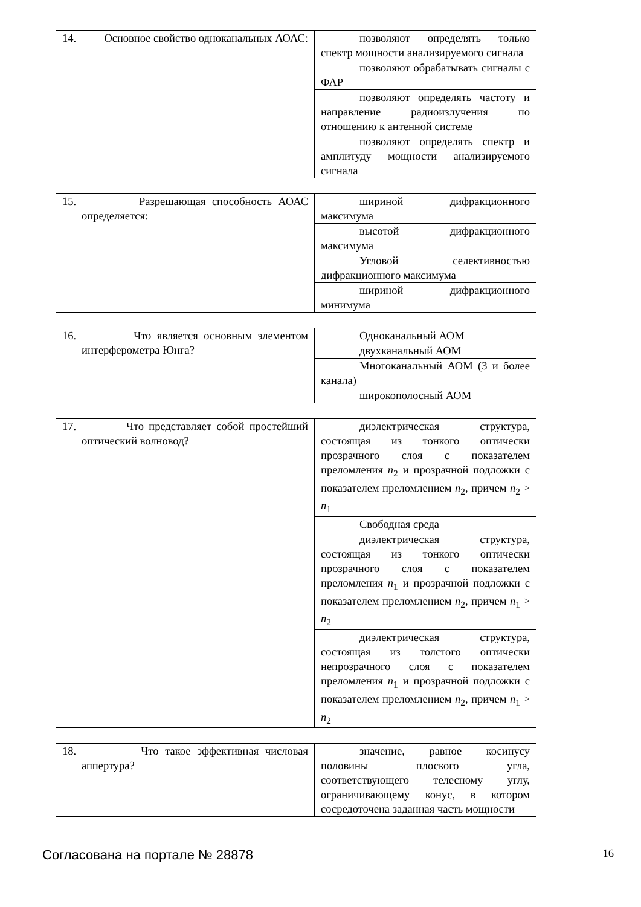| 14. Основное свойство одноканальных АОАС: | позволяют определять только спектр мощности анализируемого сигнала |
| | позволяют обрабатывать сигналы с ФАР |
| | позволяют определять частоту и направление радиоизлучения по отношению к антенной системе |
| | позволяют определять спектр и амплитуду мощности анализируемого сигнала |
| 15. Разрешающая способность АОАС определяется: | шириной дифракционного максимума |
| | высотой дифракционного максимума |
| | Угловой селективностью дифракционного максимума |
| | шириной дифракционного минимума |
| 16. Что является основным элементом интерферометра Юнга? | Одноканальный АОМ |
| | двухканальный АОМ |
| | Многоканальный АОМ (3 и более канала) |
| | широкополосный АОМ |
| 17. Что представляет собой простейший оптический волновод? | диэлектрическая структура, состоящая из тонкого оптически прозрачного слоя с показателем преломления n<sub>2</sub> и прозрачной подложки с показателем преломлением n<sub>2</sub>, причем n<sub>2</sub> > n<sub>1</sub> |
| | Свободная среда |
| | диэлектрическая структура, состоящая из тонкого оптически прозрачного слоя с показателем преломления n<sub>1</sub> и прозрачной подложки с показателем преломлением n<sub>2</sub>, причем n<sub>1</sub> > n<sub>2</sub> |
| | диэлектрическая структура, состоящая из толстого оптически непрозрачного слоя с показателем преломления n<sub>1</sub> и прозрачной подложки с показателем преломлением n<sub>2</sub>, причем n<sub>1</sub> > n<sub>2</sub> |
| 18. Что такое эффективная числовая аппертура? | значение, равное косинусу половины плоского угла, соответствующего телесному углу, ограничивающему конус, в котором сосредоточена заданная часть мощности |
Согласована на портале № 28878 16